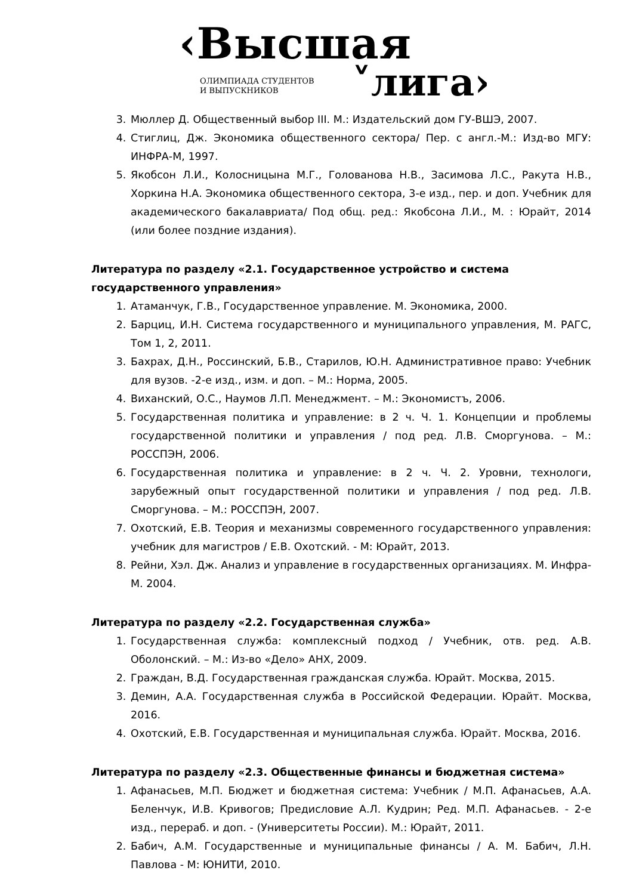‹Высшая
ОЛИМПИАДА СТУДЕНТОВ
И ВЫПУСКНИКОВ
˅лига›
3. Мюллер Д. Общественный выбор III. М.: Издательский дом ГУ-ВШЭ, 2007.
4. Стиглиц, Дж. Экономика общественного сектора/ Пер. с англ.-М.: Изд-во МГУ: ИНФРА-М, 1997.
5. Якобсон Л.И., Колосницына М.Г., Голованова Н.В., Засимова Л.С., Ракута Н.В., Хоркина Н.А. Экономика общественного сектора, 3-е изд., пер. и доп. Учебник для академического бакалавриата/ Под общ. ред.: Якобсона Л.И., М. : Юрайт, 2014 (или более поздние издания).
Литература по разделу «2.1. Государственное устройство и система государственного управления»
1. Атаманчук, Г.В., Государственное управление. М. Экономика, 2000.
2. Барциц, И.Н. Система государственного и муниципального управления, М. РАГС, Том 1, 2, 2011.
3. Бахрах, Д.Н., Россинский, Б.В., Старилов, Ю.Н. Административное право: Учебник для вузов. -2-е изд., изм. и доп. – М.: Норма, 2005.
4. Виханский, О.С., Наумов Л.П. Менеджмент. – М.: Экономистъ, 2006.
5. Государственная политика и управление: в 2 ч. Ч. 1. Концепции и проблемы государственной политики и управления / под ред. Л.В. Сморгунова. – М.: РОССПЭН, 2006.
6. Государственная политика и управление: в 2 ч. Ч. 2. Уровни, технологи, зарубежный опыт государственной политики и управления / под ред. Л.В. Сморгунова. – М.: РОССПЭН, 2007.
7. Охотский, Е.В. Теория и механизмы современного государственного управления: учебник для магистров / Е.В. Охотский. - М: Юрайт, 2013.
8. Рейни, Хэл. Дж. Анализ и управление в государственных организациях. М. Инфра-М. 2004.
Литература по разделу «2.2. Государственная служба»
1. Государственная служба: комплексный подход / Учебник, отв. ред. А.В. Оболонский. – М.: Из-во «Дело» АНХ, 2009.
2. Граждан, В.Д. Государственная гражданская служба. Юрайт. Москва, 2015.
3. Демин, А.А. Государственная служба в Российской Федерации. Юрайт. Москва, 2016.
4. Охотский, Е.В. Государственная и муниципальная служба. Юрайт. Москва, 2016.
Литература по разделу «2.3. Общественные финансы и бюджетная система»
1. Афанасьев, М.П. Бюджет и бюджетная система: Учебник / М.П. Афанасьев, А.А. Беленчук, И.В. Кривогов; Предисловие А.Л. Кудрин; Ред. М.П. Афанасьев. - 2-е изд., перераб. и доп. - (Университеты России). М.: Юрайт, 2011.
2. Бабич, А.М. Государственные и муниципальные финансы / А. М. Бабич, Л.Н. Павлова - М: ЮНИТИ, 2010.